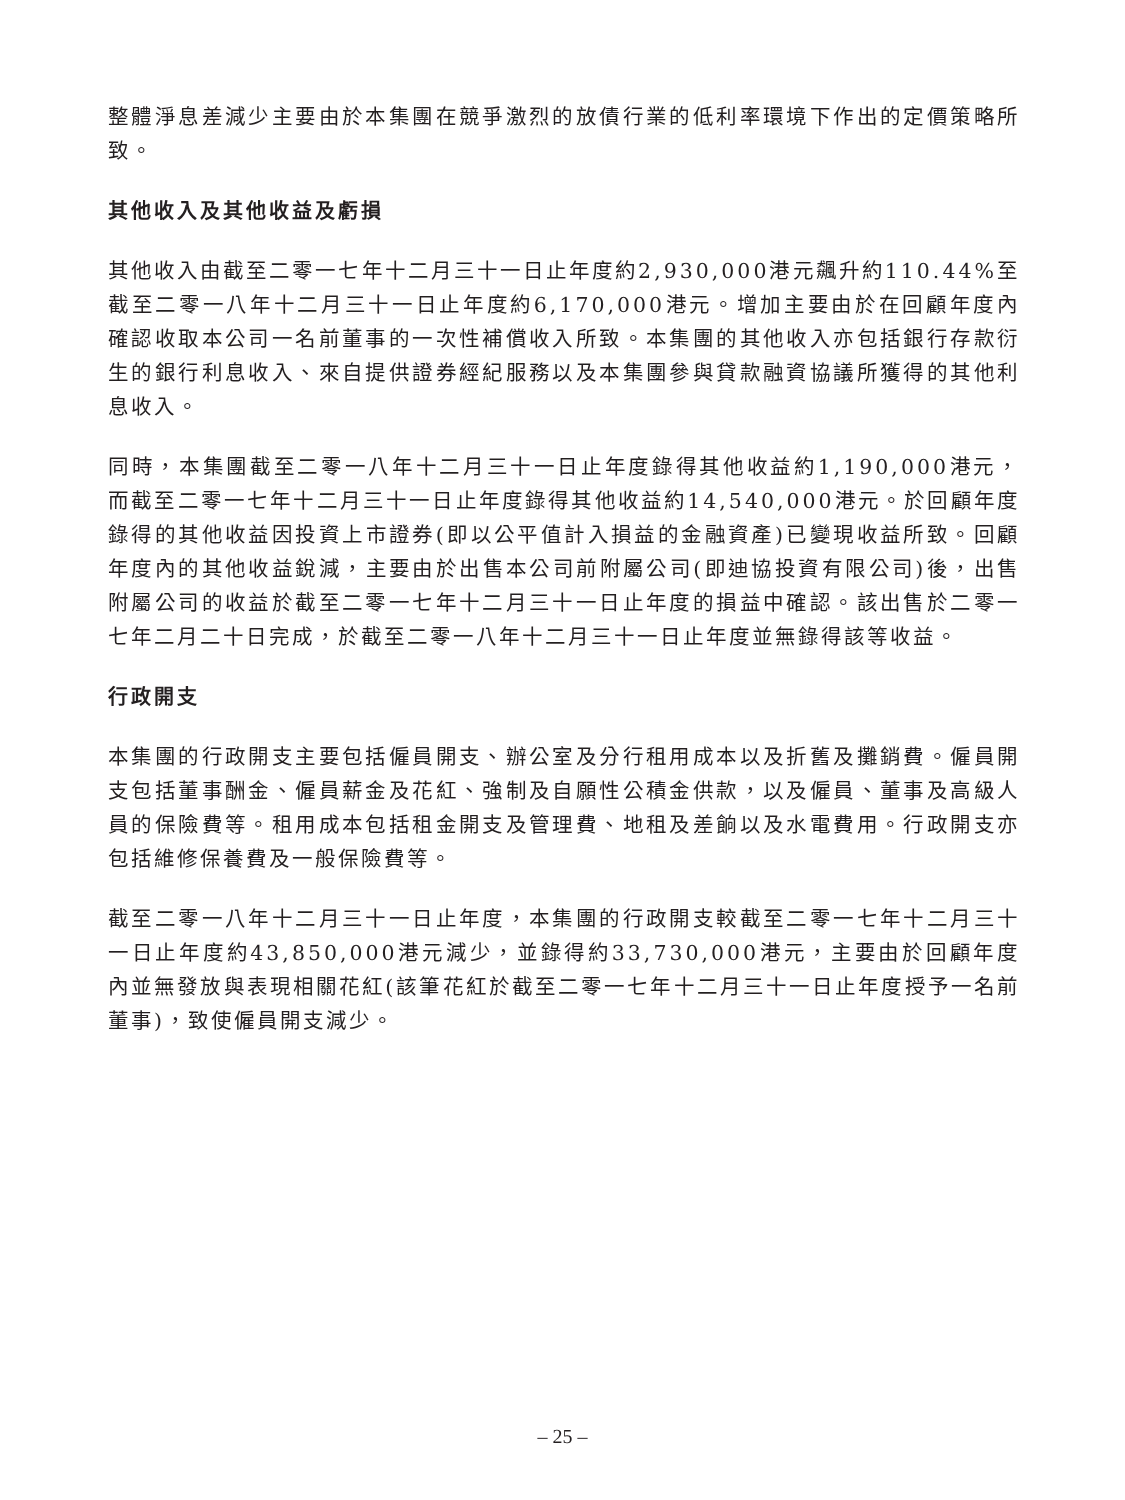整體淨息差減少主要由於本集團在競爭激烈的放債行業的低利率環境下作出的定價策略所致。
其他收入及其他收益及虧損
其他收入由截至二零一七年十二月三十一日止年度約2,930,000港元飆升約110.44%至截至二零一八年十二月三十一日止年度約6,170,000港元。增加主要由於在回顧年度內確認收取本公司一名前董事的一次性補償收入所致。本集團的其他收入亦包括銀行存款衍生的銀行利息收入、來自提供證券經紀服務以及本集團參與貸款融資協議所獲得的其他利息收入。
同時，本集團截至二零一八年十二月三十一日止年度錄得其他收益約1,190,000港元，而截至二零一七年十二月三十一日止年度錄得其他收益約14,540,000港元。於回顧年度錄得的其他收益因投資上市證券(即以公平值計入損益的金融資產)已變現收益所致。回顧年度內的其他收益銳減，主要由於出售本公司前附屬公司(即迪協投資有限公司)後，出售附屬公司的收益於截至二零一七年十二月三十一日止年度的損益中確認。該出售於二零一七年二月二十日完成，於截至二零一八年十二月三十一日止年度並無錄得該等收益。
行政開支
本集團的行政開支主要包括僱員開支、辦公室及分行租用成本以及折舊及攤銷費。僱員開支包括董事酬金、僱員薪金及花紅、強制及自願性公積金供款，以及僱員、董事及高級人員的保險費等。租用成本包括租金開支及管理費、地租及差餉以及水電費用。行政開支亦包括維修保養費及一般保險費等。
截至二零一八年十二月三十一日止年度，本集團的行政開支較截至二零一七年十二月三十一日止年度約43,850,000港元減少，並錄得約33,730,000港元，主要由於回顧年度內並無發放與表現相關花紅(該筆花紅於截至二零一七年十二月三十一日止年度授予一名前董事)，致使僱員開支減少。
– 25 –